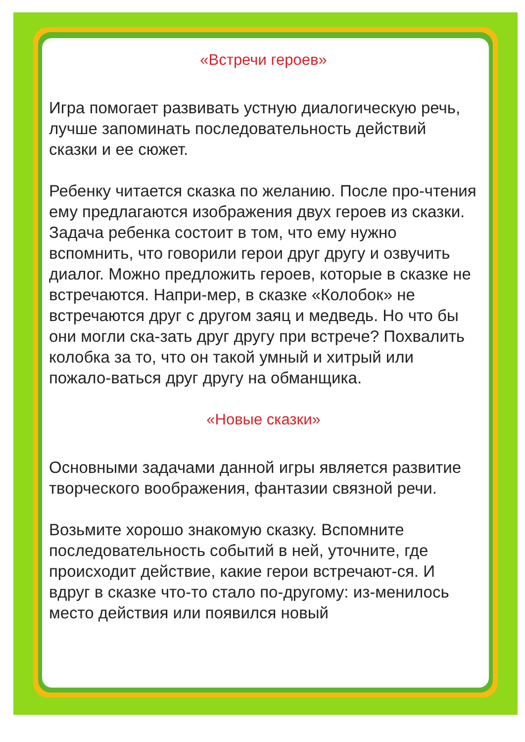«Встречи героев»
Игра помогает развивать устную диалогическую речь, лучше запоминать последовательность действий сказки и ее сюжет.
Ребенку читается сказка по желанию. После про-чтения ему предлагаются изображения двух героев из сказки. Задача ребенка состоит в том, что ему нужно вспомнить, что говорили герои друг другу и озвучить диалог. Можно предложить героев, которые в сказке не встречаются. Напри-мер, в сказке «Колобок» не встречаются друг с другом заяц и медведь. Но что бы они могли ска-зать друг другу при встрече? Похвалить колобка за то, что он такой умный и хитрый или пожало-ваться друг другу на обманщика.
«Новые сказки»
Основными задачами данной игры является развитие творческого воображения, фантазии связной речи.
Возьмите хорошо знакомую сказку. Вспомните последовательность событий в ней, уточните, где происходит действие, какие герои встречают-ся. И вдруг в сказке что-то стало по-другому: из-менилось место действия или появился новый